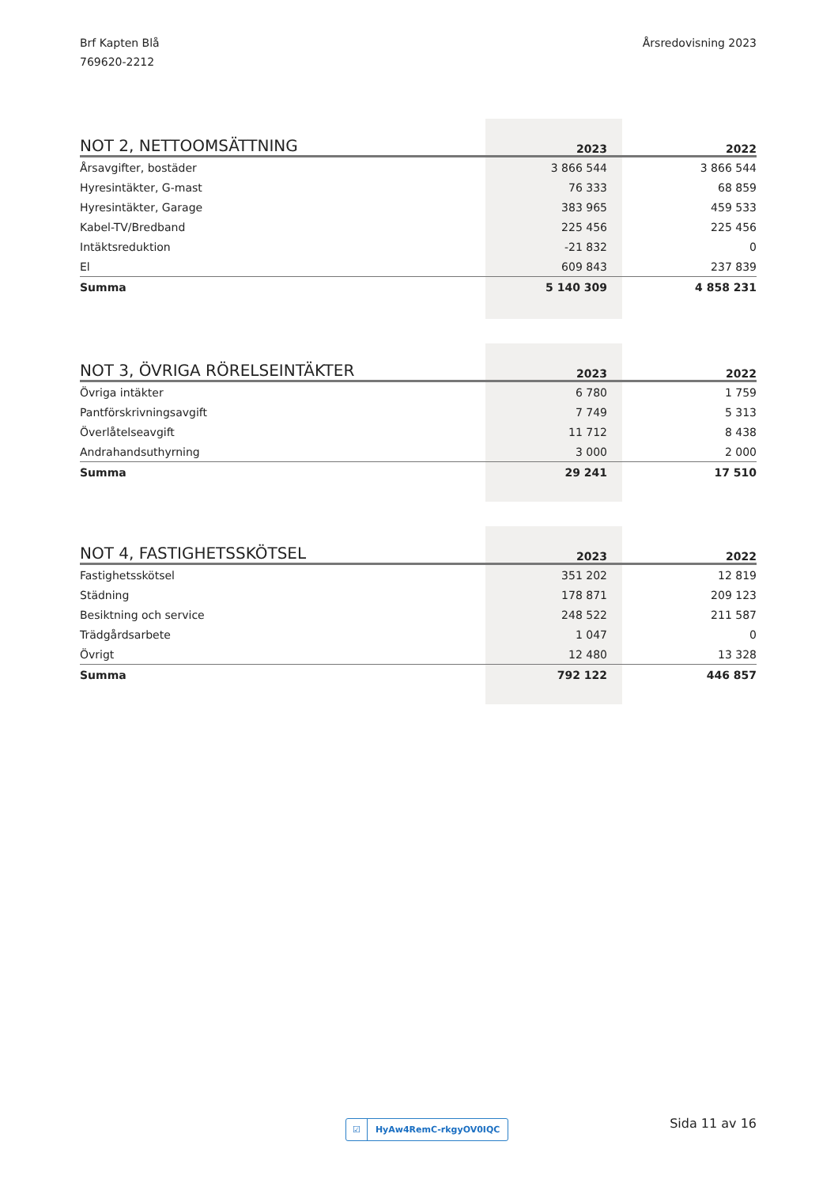Brf Kapten Blå
769620-2212
Årsredovisning 2023
| NOT 2, NETTOOMSÄTTNING | 2023 | 2022 |
| --- | --- | --- |
| Årsavgifter, bostäder | 3 866 544 | 3 866 544 |
| Hyresintäkter, G-mast | 76 333 | 68 859 |
| Hyresintäkter, Garage | 383 965 | 459 533 |
| Kabel-TV/Bredband | 225 456 | 225 456 |
| Intäktsreduktion | -21 832 | 0 |
| El | 609 843 | 237 839 |
| Summa | 5 140 309 | 4 858 231 |
| NOT 3, ÖVRIGA RÖRELSEINTÄKTER | 2023 | 2022 |
| --- | --- | --- |
| Övriga intäkter | 6 780 | 1 759 |
| Pantförskrivningsavgift | 7 749 | 5 313 |
| Överlåtelseavgift | 11 712 | 8 438 |
| Andrahandsuthyrning | 3 000 | 2 000 |
| Summa | 29 241 | 17 510 |
| NOT 4, FASTIGHETSSKÖTSEL | 2023 | 2022 |
| --- | --- | --- |
| Fastighetsskötsel | 351 202 | 12 819 |
| Städning | 178 871 | 209 123 |
| Besiktning och service | 248 522 | 211 587 |
| Trädgårdsarbete | 1 047 | 0 |
| Övrigt | 12 480 | 13 328 |
| Summa | 792 122 | 446 857 |
☑ HyAw4RemC-rkgyOV0IQC Sida 11 av 16